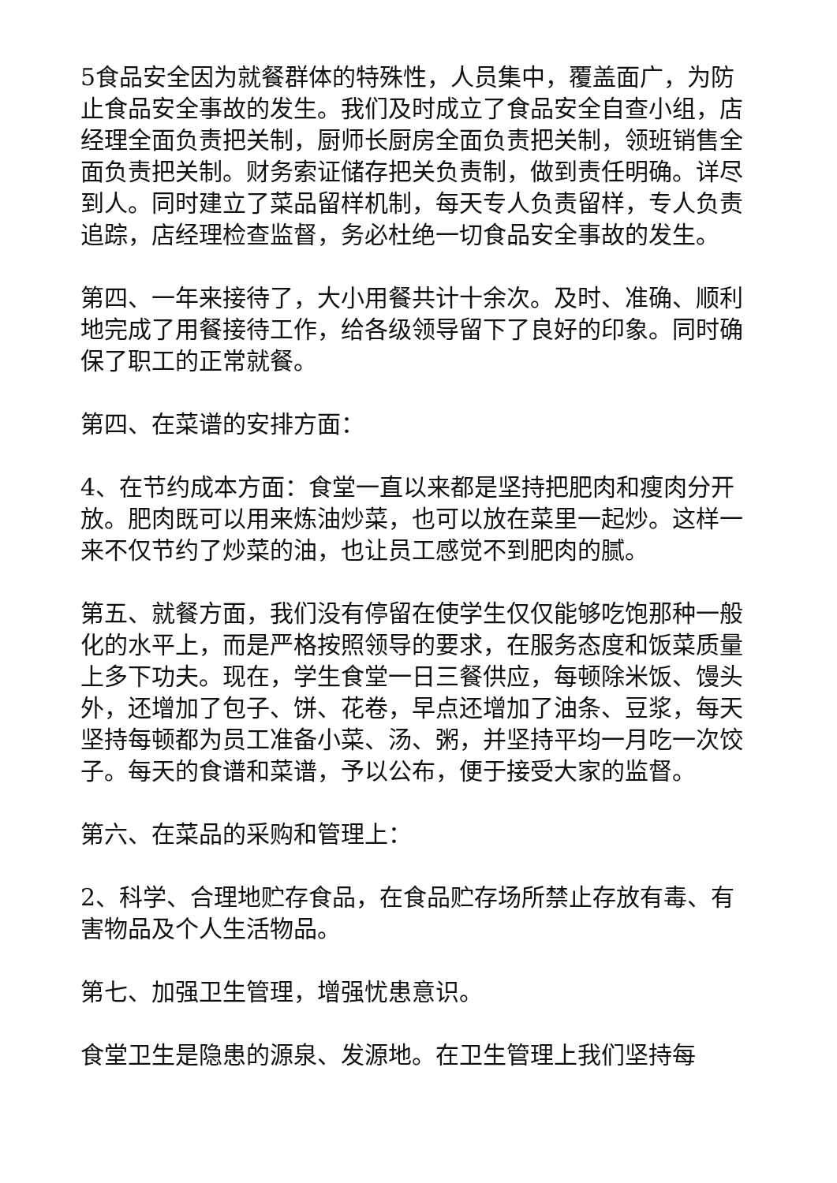5食品安全因为就餐群体的特殊性，人员集中，覆盖面广，为防止食品安全事故的发生。我们及时成立了食品安全自查小组，店经理全面负责把关制，厨师长厨房全面负责把关制，领班销售全面负责把关制。财务索证储存把关负责制，做到责任明确。详尽到人。同时建立了菜品留样机制，每天专人负责留样，专人负责追踪，店经理检查监督，务必杜绝一切食品安全事故的发生。
第四、一年来接待了，大小用餐共计十余次。及时、准确、顺利地完成了用餐接待工作，给各级领导留下了良好的印象。同时确保了职工的正常就餐。
第四、在菜谱的安排方面：
4、在节约成本方面：食堂一直以来都是坚持把肥肉和瘦肉分开放。肥肉既可以用来炼油炒菜，也可以放在菜里一起炒。这样一来不仅节约了炒菜的油，也让员工感觉不到肥肉的腻。
第五、就餐方面，我们没有停留在使学生仅仅能够吃饱那种一般化的水平上，而是严格按照领导的要求，在服务态度和饭菜质量上多下功夫。现在，学生食堂一日三餐供应，每顿除米饭、馒头外，还增加了包子、饼、花卷，早点还增加了油条、豆浆，每天坚持每顿都为员工准备小菜、汤、粥，并坚持平均一月吃一次饺子。每天的食谱和菜谱，予以公布，便于接受大家的监督。
第六、在菜品的采购和管理上：
2、科学、合理地贮存食品，在食品贮存场所禁止存放有毒、有害物品及个人生活物品。
第七、加强卫生管理，增强忧患意识。
食堂卫生是隐患的源泉、发源地。在卫生管理上我们坚持每